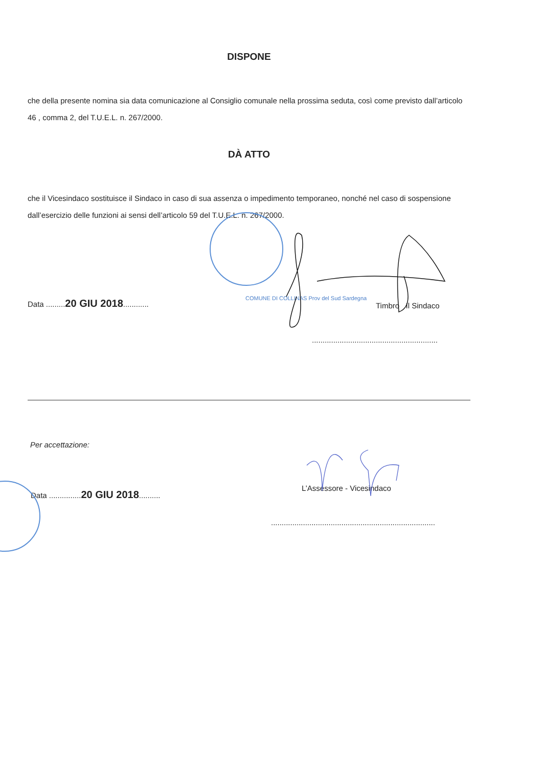DISPONE
che della presente nomina sia data comunicazione al Consiglio comunale nella prossima seduta, così come previsto dall’articolo 46 , comma 2, del T.U.E.L. n. 267/2000.
DÀ ATTO
che il Vicesindaco sostituisce il Sindaco in caso di sua assenza o impedimento temporaneo, nonché nel caso di sospensione dall’esercizio delle funzioni ai sensi dell’articolo 59 del T.U.E.L. n. 267/2000.
Data .........20 GIU 2018............
COMUNE DI COLLINAS Prov del Sud Sardegna
Timbro Il Sindaco
...........................................................
Per accettazione:
Data ...............20 GIU 2018..........
L’Assessore - Vicesindaco
.............................................................................